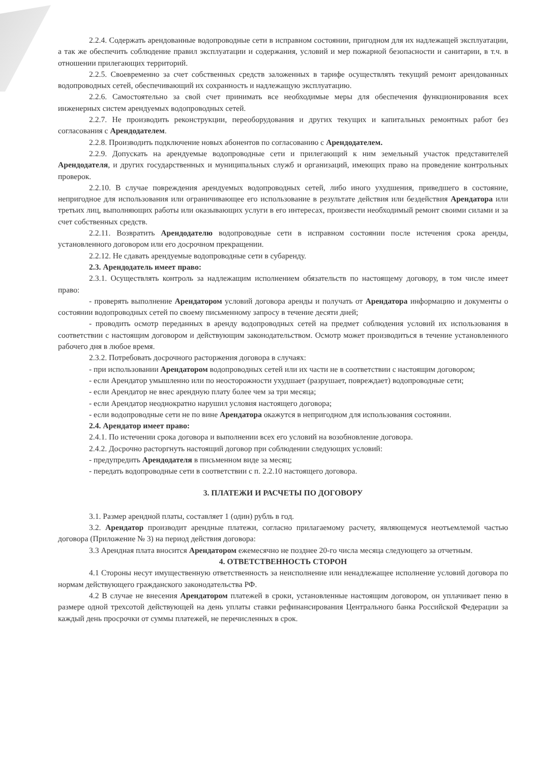2.2.4. Содержать арендованные водопроводные сети в исправном состоянии, пригодном для их надлежащей эксплуатации, а так же обеспечить соблюдение правил эксплуатации и содержания, условий и мер пожарной безопасности и санитарии, в т.ч. в отношении прилегающих территорий.
2.2.5. Своевременно за счет собственных средств заложенных в тарифе осуществлять текущий ремонт арендованных водопроводных сетей, обеспечивающий их сохранность и надлежащую эксплуатацию.
2.2.6. Самостоятельно за свой счет принимать все необходимые меры для обеспечения функционирования всех инженерных систем арендуемых водопроводных сетей.
2.2.7. Не производить реконструкции, переоборудования и других текущих и капитальных ремонтных работ без согласования с Арендодателем.
2.2.8. Производить подключение новых абонентов по согласованию с Арендодателем.
2.2.9. Допускать на арендуемые водопроводные сети и прилегающий к ним земельный участок представителей Арендодателя, и других государственных и муниципальных служб и организаций, имеющих право на проведение контрольных проверок.
2.2.10. В случае повреждения арендуемых водопроводных сетей, либо иного ухудшения, приведшего в состояние, непригодное для использования или ограничивающее его использование в результате действия или бездействия Арендатора или третьих лиц, выполняющих работы или оказывающих услуги в его интересах, произвести необходимый ремонт своими силами и за счет собственных средств.
2.2.11. Возвратить Арендодателю водопроводные сети в исправном состоянии после истечения срока аренды, установленного договором или его досрочном прекращении.
2.2.12. Не сдавать арендуемые водопроводные сети в субаренду.
2.3. Арендодатель имеет право:
2.3.1. Осуществлять контроль за надлежащим исполнением обязательств по настоящему договору, в том числе имеет право:
- проверять выполнение Арендатором условий договора аренды и получать от Арендатора информацию и документы о состоянии водопроводных сетей по своему письменному запросу в течение десяти дней;
- проводить осмотр переданных в аренду водопроводных сетей на предмет соблюдения условий их использования в соответствии с настоящим договором и действующим законодательством. Осмотр может производиться в течение установленного рабочего дня в любое время.
2.3.2. Потребовать досрочного расторжения договора в случаях:
- при использовании Арендатором водопроводных сетей или их части не в соответствии с настоящим договором;
- если Арендатор умышленно или по неосторожности ухудшает (разрушает, повреждает) водопроводные сети;
- если Арендатор не внес арендную плату более чем за три месяца;
- если Арендатор неоднократно нарушил условия настоящего договора;
- если водопроводные сети не по вине Арендатора окажутся в непригодном для использования состоянии.
2.4. Арендатор имеет право:
2.4.1. По истечении срока договора и выполнении всех его условий на возобновление договора.
2.4.2. Досрочно расторгнуть настоящий договор при соблюдении следующих условий:
- предупредить Арендодателя в письменном виде за месяц;
- передать водопроводные сети в соответствии с п. 2.2.10 настоящего договора.
3. ПЛАТЕЖИ И РАСЧЕТЫ ПО ДОГОВОРУ
3.1. Размер арендной платы, составляет 1 (один) рубль в год.
3.2. Арендатор производит арендные платежи, согласно прилагаемому расчету, являющемуся неотъемлемой частью договора (Приложение № 3) на период действия договора:
3.3 Арендная плата вносится Арендатором ежемесячно не позднее 20-го числа месяца следующего за отчетным.
4. ОТВЕТСТВЕННОСТЬ СТОРОН
4.1 Стороны несут имущественную ответственность за неисполнение или ненадлежащее исполнение условий договора по нормам действующего гражданского законодательства РФ.
4.2 В случае не внесения Арендатором платежей в сроки, установленные настоящим договором, он уплачивает пеню в размере одной трехсотой действующей на день уплаты ставки рефинансирования Центрального банка Российской Федерации за каждый день просрочки от суммы платежей, не перечисленных в срок.